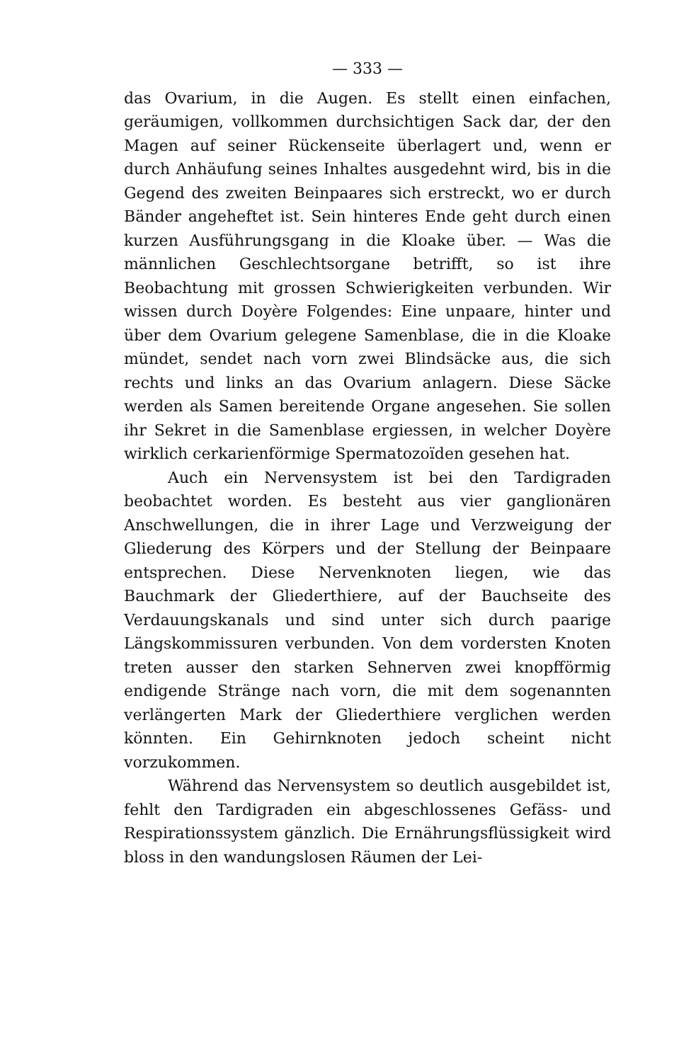— 333 —
das Ovarium, in die Augen. Es stellt einen einfachen, geräumigen, vollkommen durchsichtigen Sack dar, der den Magen auf seiner Rückenseite überlagert und, wenn er durch Anhäufung seines Inhaltes ausgedehnt wird, bis in die Gegend des zweiten Beinpaares sich erstreckt, wo er durch Bänder angeheftet ist. Sein hinteres Ende geht durch einen kurzen Ausführungsgang in die Kloake über. — Was die männlichen Geschlechtsorgane betrifft, so ist ihre Beobachtung mit grossen Schwierigkeiten verbunden. Wir wissen durch Doyère Folgendes: Eine unpaare, hinter und über dem Ovarium gelegene Samenblase, die in die Kloake mündet, sendet nach vorn zwei Blindsäcke aus, die sich rechts und links an das Ovarium anlagern. Diese Säcke werden als Samen bereitende Organe angesehen. Sie sollen ihr Sekret in die Samenblase ergiessen, in welcher Doyère wirklich cerkarienförmige Spermatozoïden gesehen hat.
Auch ein Nervensystem ist bei den Tardigraden beobachtet worden. Es besteht aus vier ganglionären Anschwellungen, die in ihrer Lage und Verzweigung der Gliederung des Körpers und der Stellung der Beinpaare entsprechen. Diese Nervenknoten liegen, wie das Bauchmark der Gliederthiere, auf der Bauchseite des Verdauungskanals und sind unter sich durch paarige Längskommissuren verbunden. Von dem vordersten Knoten treten ausser den starken Sehnerven zwei knopfförmig endigende Stränge nach vorn, die mit dem sogenannten verlängerten Mark der Gliederthiere verglichen werden könnten. Ein Gehirnknoten jedoch scheint nicht vorzukommen.
Während das Nervensystem so deutlich ausgebildet ist, fehlt den Tardigraden ein abgeschlossenes Gefäss- und Respirationssystem gänzlich. Die Ernährungsflüssigkeit wird bloss in den wandungslosen Räumen der Lei-